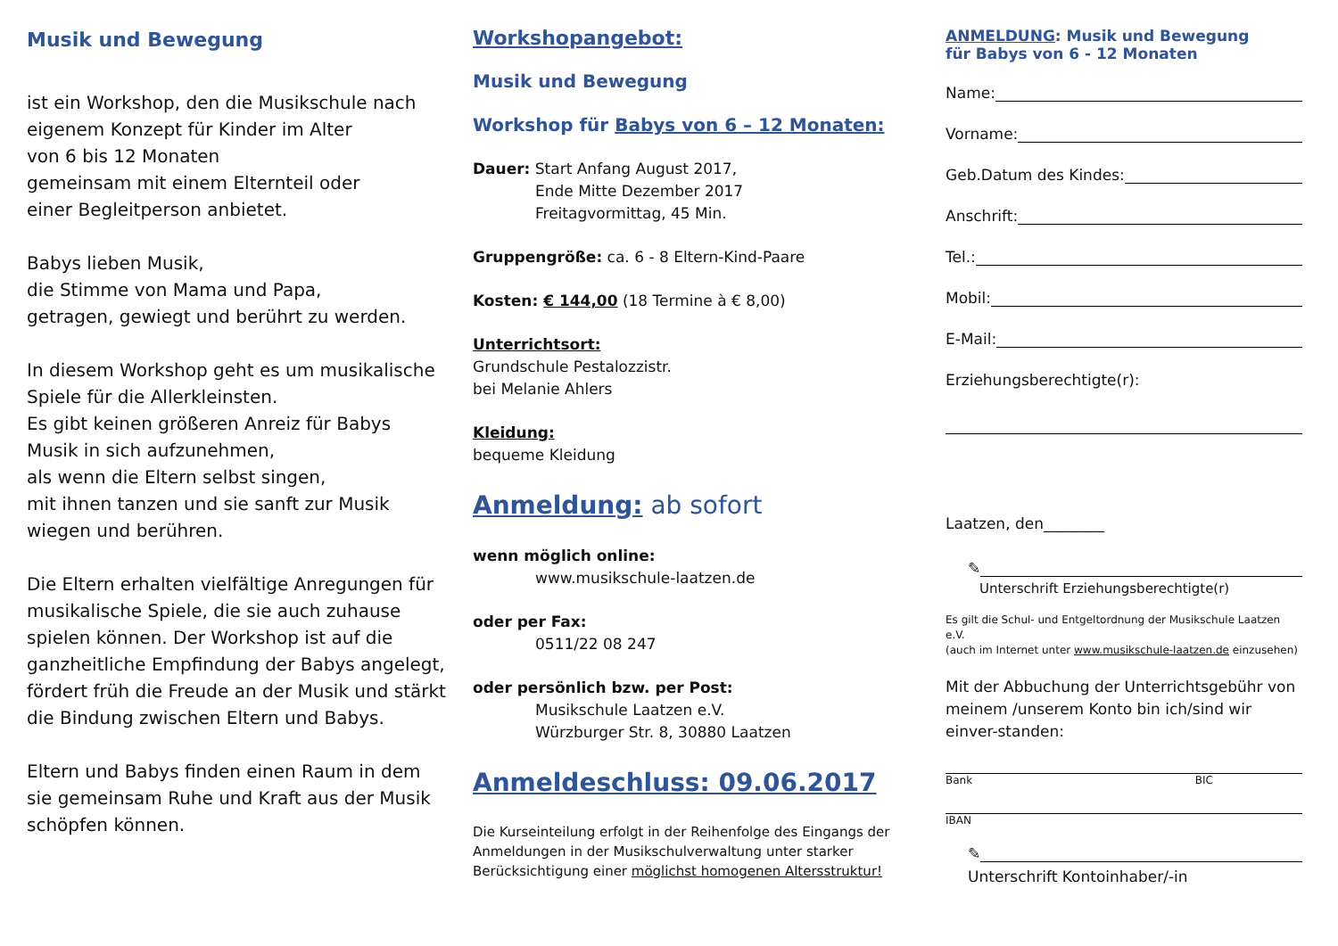Musik und Bewegung
ist ein Workshop, den die Musikschule nach eigenem Konzept für Kinder im Alter
von 6 bis 12 Monaten
gemeinsam mit einem Elternteil oder
einer Begleitperson anbietet.
Babys lieben Musik,
die Stimme von Mama und Papa,
getragen, gewiegt und berührt zu werden.
In diesem Workshop geht es um musikalische Spiele für die Allerkleinsten.
Es gibt keinen größeren Anreiz für Babys Musik in sich aufzunehmen,
als wenn die Eltern selbst singen,
mit ihnen tanzen und sie sanft zur Musik wiegen und berühren.
Die Eltern erhalten vielfältige Anregungen für musikalische Spiele, die sie auch zuhause spielen können. Der Workshop ist auf die ganzheitliche Empfindung der Babys angelegt, fördert früh die Freude an der Musik und stärkt die Bindung zwischen Eltern und Babys.
Eltern und Babys finden einen Raum in dem sie gemeinsam Ruhe und Kraft aus der Musik schöpfen können.
Workshopangebot:
Musik und Bewegung
Workshop für Babys von 6 – 12 Monaten:
Dauer: Start Anfang August 2017,
Ende Mitte Dezember 2017
Freitagvormittag, 45 Min.
Gruppengröße: ca. 6 - 8 Eltern-Kind-Paare
Kosten: € 144,00 (18 Termine à € 8,00)
Unterrichtsort:
Grundschule Pestalozzistr.
bei Melanie Ahlers
Kleidung:
bequeme Kleidung
Anmeldung: ab sofort
wenn möglich online:
www.musikschule-laatzen.de
oder per Fax:
0511/22 08 247
oder persönlich bzw. per Post:
Musikschule Laatzen e.V.
Würzburger Str. 8, 30880 Laatzen
Anmeldeschluss: 09.06.2017
Die Kurseinteilung erfolgt in der Reihenfolge des Eingangs der Anmeldungen in der Musikschulverwaltung unter starker Berücksichtigung einer möglichst homogenen Altersstruktur!
ANMELDUNG: Musik und Bewegung
für Babys von 6 - 12 Monaten
Name:
Vorname:
Geb.Datum des Kindes:
Anschrift:
Tel.:
Mobil:
E-Mail:
Erziehungsberechtigte(r):
Laatzen, den________
✎
Unterschrift Erziehungsberechtigte(r)
Es gilt die Schul- und Entgeltordnung der Musikschule Laatzen e.V.
(auch im Internet unter www.musikschule-laatzen.de einzusehen)
Mit der Abbuchung der Unterrichtsgebühr von meinem /unserem Konto bin ich/sind wir einver-standen:
Bank BIC
IBAN
✎
Unterschrift Kontoinhaber/-in